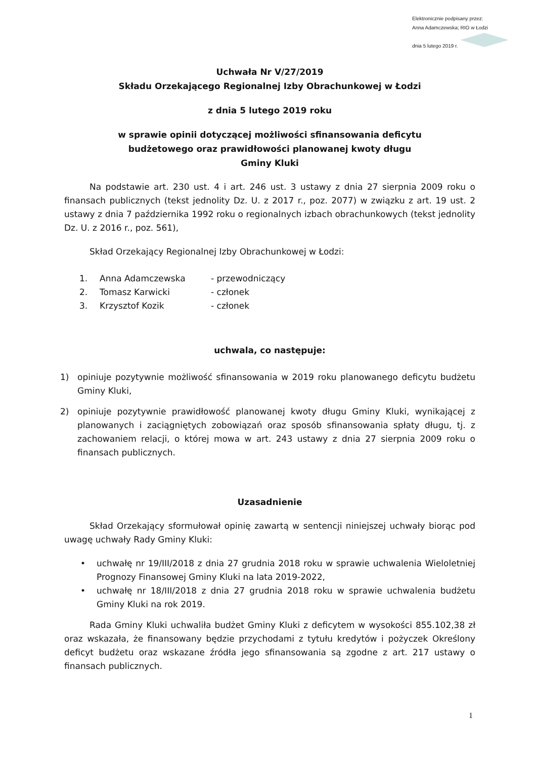Elektronicznie podpisany przez:
Anna Adamczewska; RIO w Łodzi
dnia 5 lutego 2019 r.
Uchwała Nr V/27/2019
Składu Orzekającego Regionalnej Izby Obrachunkowej w Łodzi
z dnia 5 lutego 2019 roku
w sprawie opinii dotyczącej możliwości sfinansowania deficytu
budżetowego oraz prawidłowości planowanej kwoty długu
Gminy Kluki
Na podstawie art. 230 ust. 4 i art. 246 ust. 3 ustawy z dnia 27 sierpnia 2009 roku o finansach publicznych (tekst jednolity Dz. U. z 2017 r., poz. 2077) w związku z art. 19 ust. 2 ustawy z dnia 7 października 1992 roku o regionalnych izbach obrachunkowych (tekst jednolity Dz. U. z 2016 r., poz. 561),
Skład Orzekający Regionalnej Izby Obrachunkowej w Łodzi:
1. Anna Adamczewska - przewodniczący
2. Tomasz Karwicki - członek
3. Krzysztof Kozik - członek
uchwala, co następuje:
1) opiniuje pozytywnie możliwość sfinansowania w 2019 roku planowanego deficytu budżetu Gminy Kluki,
2) opiniuje pozytywnie prawidłowość planowanej kwoty długu Gminy Kluki, wynikającej z planowanych i zaciągniętych zobowiązań oraz sposób sfinansowania spłaty długu, tj. z zachowaniem relacji, o której mowa w art. 243 ustawy z dnia 27 sierpnia 2009 roku o finansach publicznych.
Uzasadnienie
Skład Orzekający sformułował opinię zawartą w sentencji niniejszej uchwały biorąc pod uwagę uchwały Rady Gminy Kluki:
• uchwałę nr 19/III/2018 z dnia 27 grudnia 2018 roku w sprawie uchwalenia Wieloletniej Prognozy Finansowej Gminy Kluki na lata 2019-2022,
• uchwałę nr 18/III/2018 z dnia 27 grudnia 2018 roku w sprawie uchwalenia budżetu Gminy Kluki na rok 2019.
Rada Gminy Kluki uchwaliła budżet Gminy Kluki z deficytem w wysokości 855.102,38 zł oraz wskazała, że finansowany będzie przychodami z tytułu kredytów i pożyczek Określony deficyt budżetu oraz wskazane źródła jego sfinansowania są zgodne z art. 217 ustawy o finansach publicznych.
1